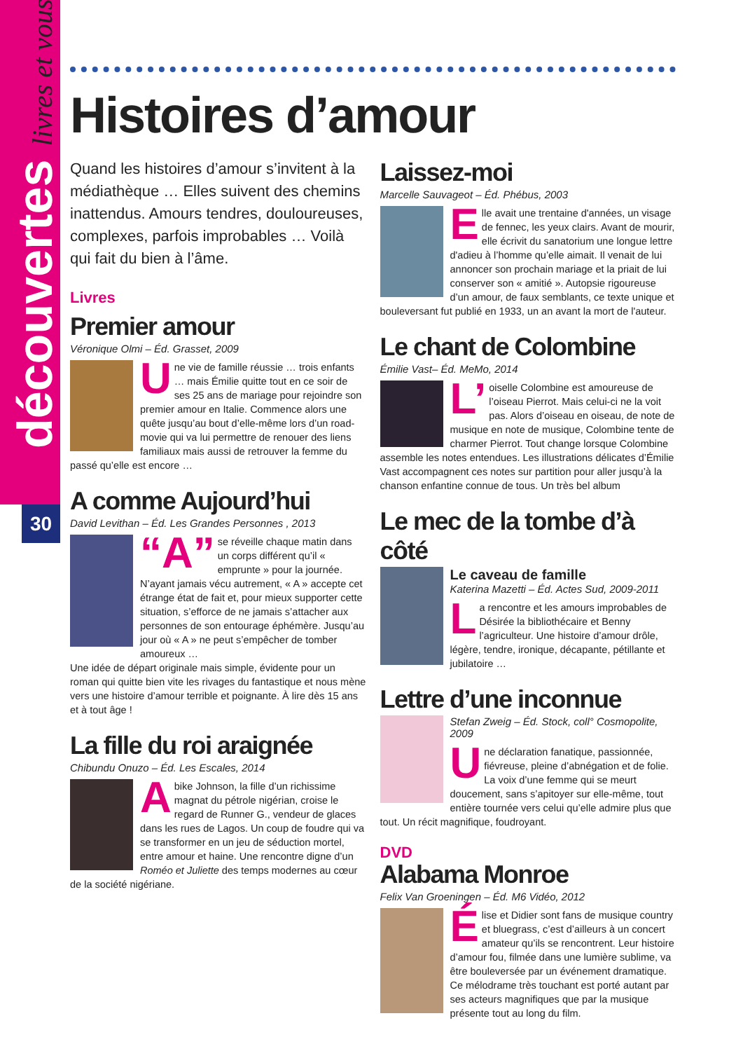découvertes livres et vous
30
Histoires d’amour
Quand les histoires d’amour s’invitent à la médiathèque … Elles suivent des chemins inattendus. Amours tendres, douloureuses, complexes, parfois improbables … Voilà qui fait du bien à l’âme.
Livres
Premier amour
Véronique Olmi – Éd. Grasset, 2009
Une vie de famille réussie … trois enfants … mais Émilie quitte tout en ce soir de ses 25 ans de mariage pour rejoindre son premier amour en Italie. Commence alors une quête jusqu’au bout d’elle-même lors d’un road-movie qui va lui permettre de renouer des liens familiaux mais aussi de retrouver la femme du passé qu’elle est encore …
A comme Aujourd’hui
David Levithan – Éd. Les Grandes Personnes , 2013
“A” se réveille chaque matin dans un corps différent qu’il « emprunte » pour la journée. N’ayant jamais vécu autrement, « A » accepte cet étrange état de fait et, pour mieux supporter cette situation, s’efforce de ne jamais s’attacher aux personnes de son entourage éphémère. Jusqu’au jour où « A » ne peut s’empêcher de tomber amoureux …
Une idée de départ originale mais simple, évidente pour un roman qui quitte bien vite les rivages du fantastique et nous mène vers une histoire d’amour terrible et poignante. À lire dès 15 ans et à tout âge !
La fille du roi araignée
Chibundu Onuzo – Éd. Les Escales, 2014
Abike Johnson, la fille d’un richissime magnat du pétrole nigérian, croise le regard de Runner G., vendeur de glaces dans les rues de Lagos. Un coup de foudre qui va se transformer en un jeu de séduction mortel, entre amour et haine. Une rencontre digne d’un Roméo et Juliette des temps modernes au cœur de la société nigériane.
Laissez-moi
Marcelle Sauvageot – Éd. Phébus, 2003
Elle avait une trentaine d'années, un visage de fennec, les yeux clairs. Avant de mourir, elle écrivit du sanatorium une longue lettre d'adieu à l’homme qu’elle aimait. Il venait de lui annoncer son prochain mariage et la priait de lui conserver son « amitié ». Autopsie rigoureuse d’un amour, de faux semblants, ce texte unique et bouleversant fut publié en 1933, un an avant la mort de l'auteur.
Le chant de Colombine
Émilie Vast– Éd. MeMo, 2014
L’ oiselle Colombine est amoureuse de l’oiseau Pierrot. Mais celui-ci ne la voit pas. Alors d’oiseau en oiseau, de note de musique en note de musique, Colombine tente de charmer Pierrot. Tout change lorsque Colombine assemble les notes entendues. Les illustrations délicates d’Émilie Vast accompagnent ces notes sur partition pour aller jusqu’à la chanson enfantine connue de tous. Un très bel album
Le mec de la tombe d’à côté
Le caveau de famille
Katerina Mazetti – Éd. Actes Sud, 2009-2011
La rencontre et les amours improbables de Désirée la bibliothécaire et Benny l’agriculteur. Une histoire d’amour drôle, légère, tendre, ironique, décapante, pétillante et jubilatoire …
Lettre d’une inconnue
Stefan Zweig – Éd. Stock, coll° Cosmopolite, 2009
Une déclaration fanatique, passionnée, fiévreuse, pleine d’abnégation et de folie. La voix d’une femme qui se meurt doucement, sans s’apitoyer sur elle-même, tout entière tournée vers celui qu’elle admire plus que tout. Un récit magnifique, foudroyant.
DVD
Alabama Monroe
Felix Van Groeningen – Éd. M6 Vidéo, 2012
Élise et Didier sont fans de musique country et bluegrass, c’est d’ailleurs à un concert amateur qu’ils se rencontrent. Leur histoire d’amour fou, filmée dans une lumière sublime, va être bouleversée par un événement dramatique. Ce mélodrame très touchant est porté autant par ses acteurs magnifiques que par la musique présente tout au long du film.